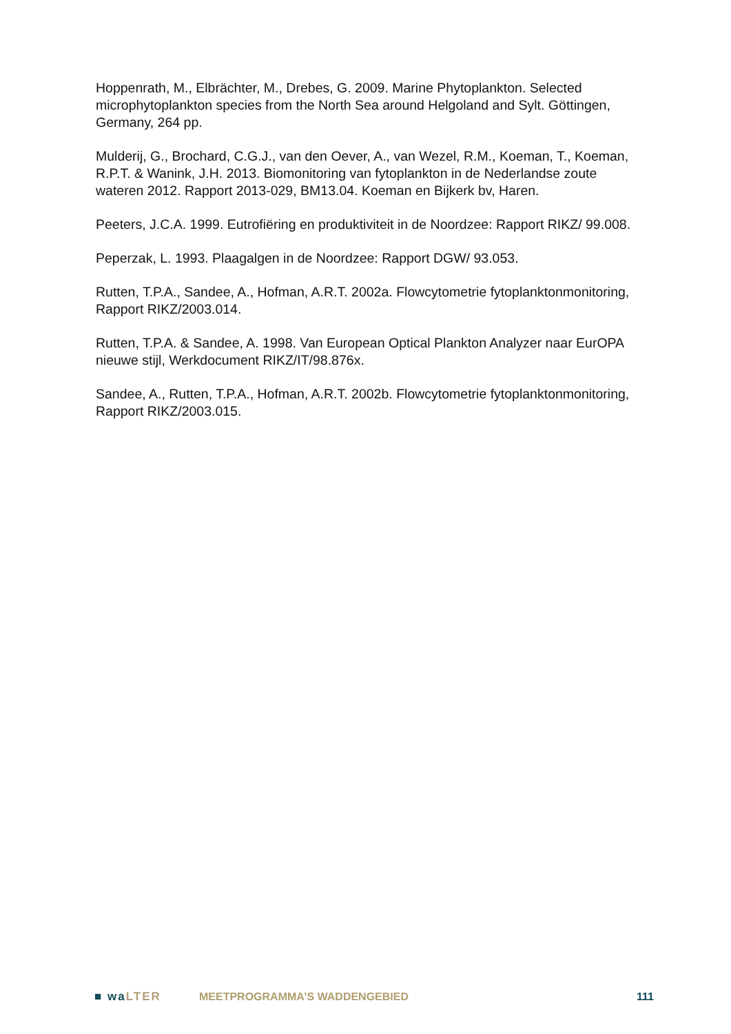Hoppenrath, M., Elbrächter, M., Drebes, G. 2009. Marine Phytoplankton. Selected microphytoplankton species from the North Sea around Helgoland and Sylt. Göttingen, Germany, 264 pp.
Mulderij, G., Brochard, C.G.J., van den Oever, A., van Wezel, R.M., Koeman, T., Koeman, R.P.T. & Wanink, J.H. 2013. Biomonitoring van fytoplankton in de Nederlandse zoute wateren 2012. Rapport 2013-029, BM13.04. Koeman en Bijkerk bv, Haren.
Peeters, J.C.A. 1999. Eutrofiëring en produktiviteit in de Noordzee: Rapport RIKZ/ 99.008.
Peperzak, L. 1993. Plaagalgen in de Noordzee: Rapport DGW/ 93.053.
Rutten, T.P.A., Sandee, A., Hofman, A.R.T. 2002a. Flowcytometrie fytoplanktonmonitoring, Rapport RIKZ/2003.014.
Rutten, T.P.A. & Sandee, A. 1998. Van European Optical Plankton Analyzer naar EurOPA nieuwe stijl, Werkdocument RIKZ/IT/98.876x.
Sandee, A., Rutten, T.P.A., Hofman, A.R.T. 2002b. Flowcytometrie fytoplanktonmonitoring, Rapport RIKZ/2003.015.
■ wa LTER MEETPROGRAMMA’S WADDENGEBIED 111